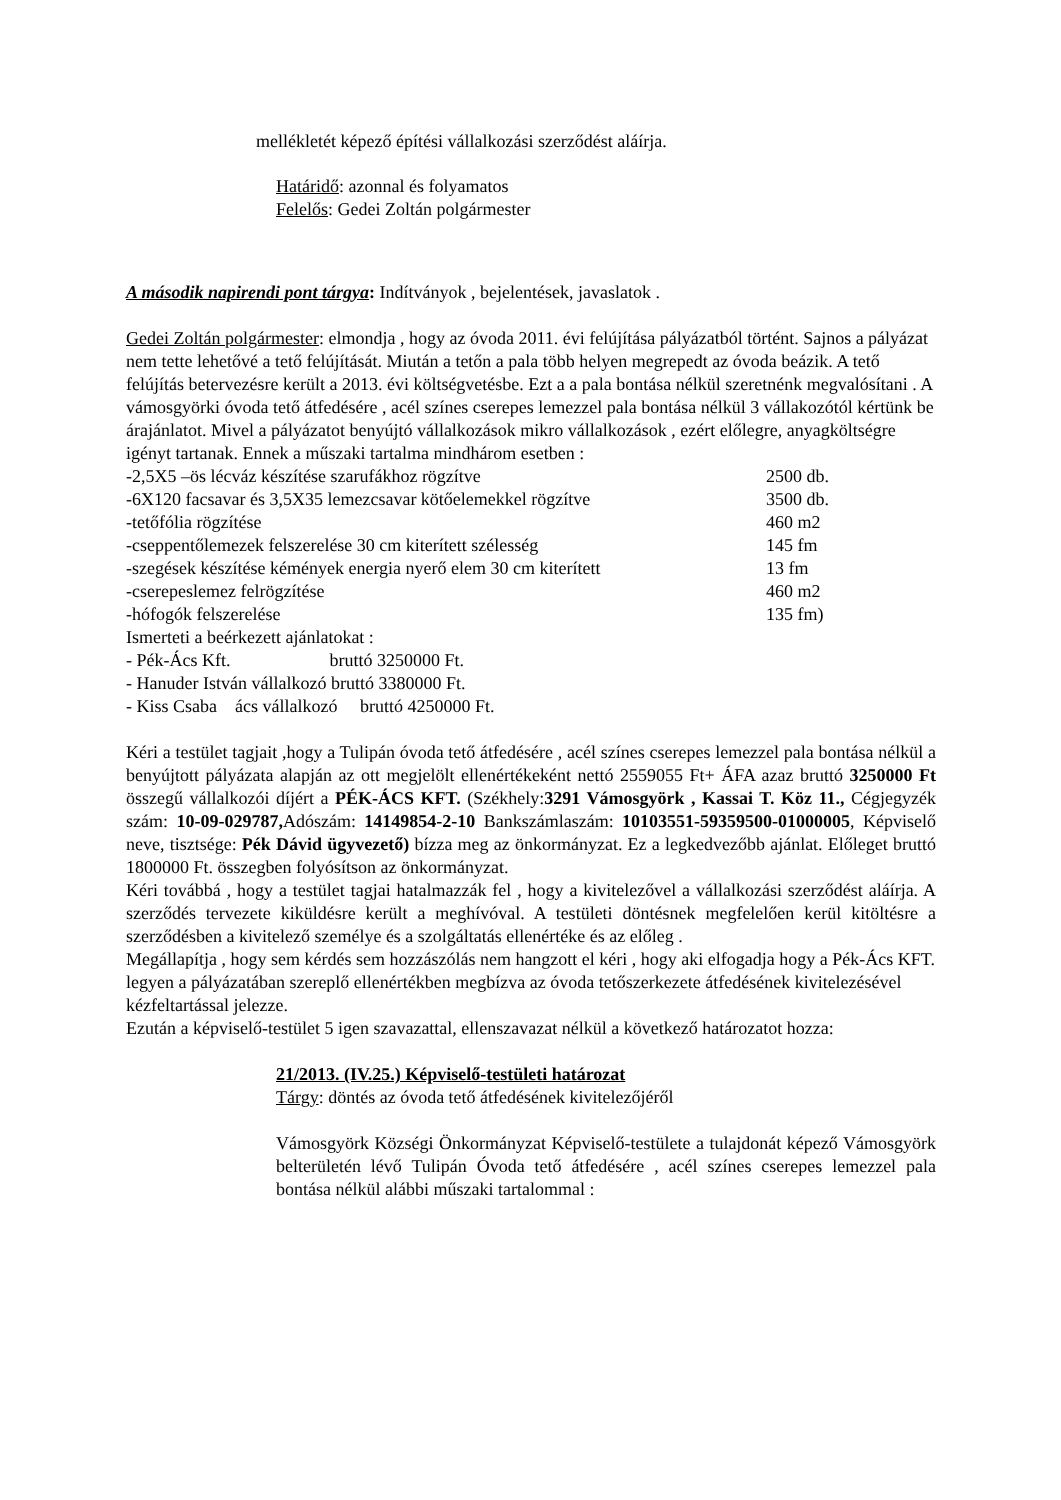mellékletét képező építési vállalkozási szerződést aláírja.
Határidő: azonnal és folyamatos
Felelős: Gedei Zoltán polgármester
A második napirendi pont tárgya: Indítványok , bejelentések, javaslatok .
Gedei Zoltán polgármester: elmondja , hogy az óvoda 2011. évi felújítása pályázatból történt. Sajnos a pályázat nem tette lehetővé a tető felújítását. Miután a tetőn a pala több helyen megrepedt az óvoda beázik. A tető felújítás betervezésre került a 2013. évi költségvetésbe. Ezt a a pala bontása nélkül szeretnénk megvalósítani . A vámosgyörki óvoda tető átfedésére , acél színes cserepes lemezzel pala bontása nélkül 3 vállakozótól kértünk be árajánlatot. Mivel a pályázatot benyújtó vállalkozások mikro vállalkozások , ezért előlegre, anyagköltségre igényt tartanak. Ennek a műszaki tartalma mindhárom esetben :
| -2,5X5 –ös lécváz készítése szarufákhoz rögzítve | 2500 db. |
| -6X120 facsavar és 3,5X35 lemezcsavar kötőelemekkel rögzítve | 3500 db. |
| -tetőfólia rögzítése | 460 m2 |
| -cseppentőlemezek felszerelése 30 cm kiterített szélesség | 145 fm |
| -szegések készítése kémények energia nyerő elem 30 cm kiterített | 13 fm |
| -cserepeslemez felrögzítése | 460 m2 |
| -hófogók felszerelése | 135 fm) |
Ismerteti a beérkezett ajánlatokat :
- Pék-Ács Kft. bruttó 3250000 Ft.
- Hanuder István vállalkozó bruttó 3380000 Ft.
- Kiss Csaba ács vállalkozó bruttó 4250000 Ft.
Kéri a testület tagjait ,hogy a Tulipán óvoda tető átfedésére , acél színes cserepes lemezzel pala bontása nélkül a benyújtott pályázata alapján az ott megjelölt ellenértékeként nettó 2559055 Ft+ ÁFA azaz bruttó 3250000 Ft összegű vállalkozói díjért a PÉK-ÁCS KFT. (Székhely:3291 Vámosgyörk , Kassai T. Köz 11., Cégjegyzék szám: 10-09-029787, Adószám: 14149854-2-10 Bankszámlaszám: 10103551-59359500-01000005, Képviselő neve, tisztsége: Pék Dávid ügyvezető) bízza meg az önkormányzat. Ez a legkedvezőbb ajánlat. Előleget bruttó 1800000 Ft. összegben folyósítson az önkormányzat.
Kéri továbbá , hogy a testület tagjai hatalmazzák fel , hogy a kivitelezővel a vállalkozási szerződést aláírja. A szerződés tervezete kiküldésre került a meghívóval. A testületi döntésnek megfelelően kerül kitöltésre a szerződésben a kivitelező személye és a szolgáltatás ellenértéke és az előleg .
Megállapítja , hogy sem kérdés sem hozzászólás nem hangzott el kéri , hogy aki elfogadja hogy a Pék-Ács KFT. legyen a pályázatában szereplő ellenértékben megbízva az óvoda tetőszerkezete átfedésének kivitelezésével kézfeltartással jelezze.
Ezután a képviselő-testület 5 igen szavazattal, ellenszavazat nélkül a következő határozatot hozza:
21/2013. (IV.25.) Képviselő-testületi határozat
Tárgy: döntés az óvoda tető átfedésének kivitelezőjéről
Vámosgyörk Községi Önkormányzat Képviselő-testülete a tulajdonát képező Vámosgyörk belterületén lévő Tulipán Óvoda tető átfedésére , acél színes cserepes lemezzel pala bontása nélkül alábbi műszaki tartalommal :